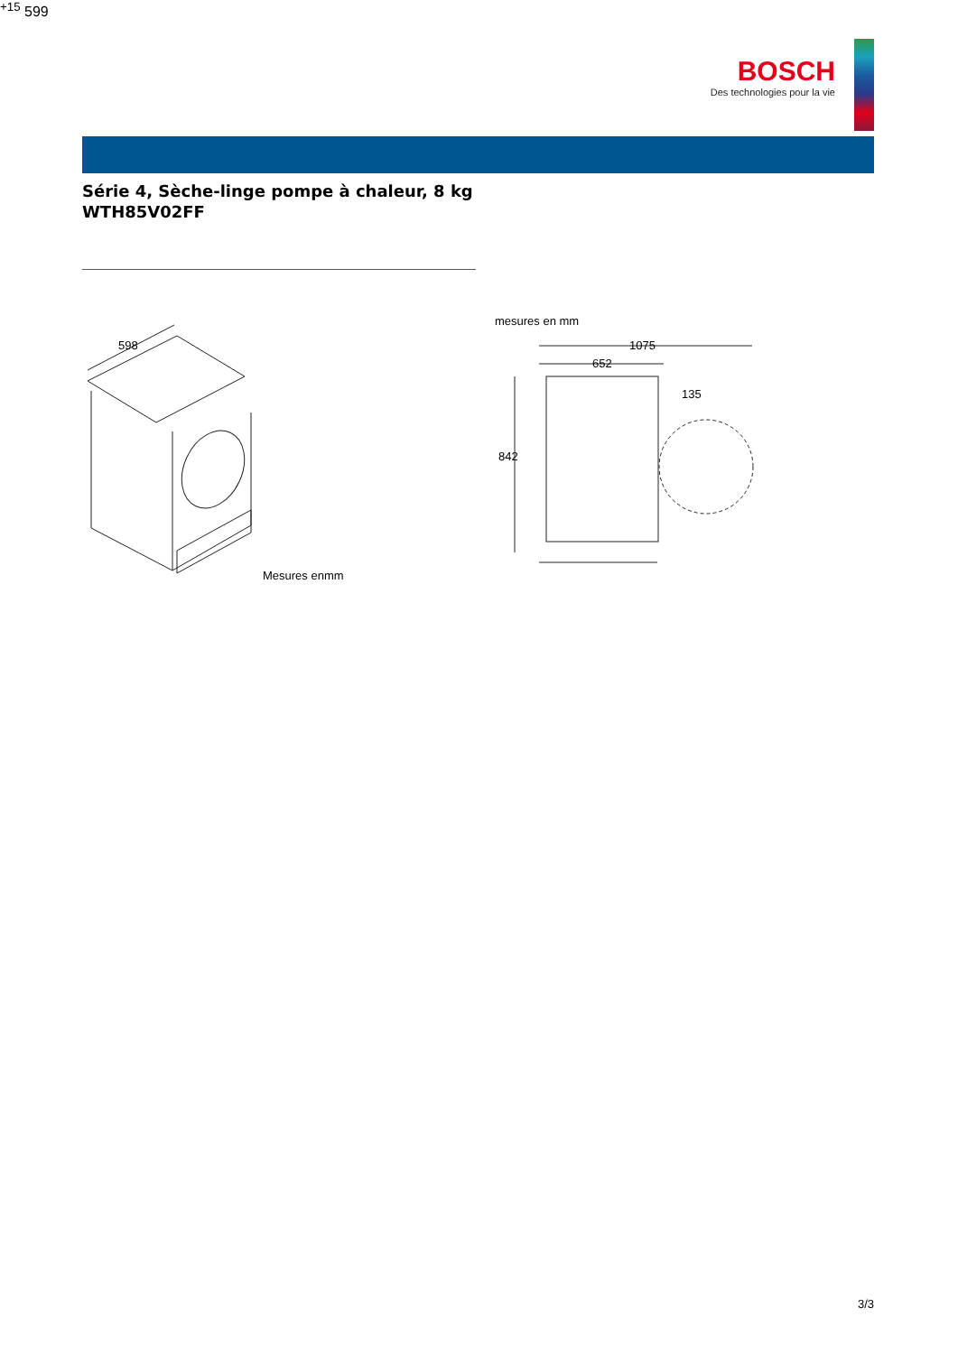BOSCH
Des technologies pour la vie
Série 4, Sèche-linge pompe à chaleur, 8 kg
WTH85V02FF
598
Mesures enmm
mesures en mm
1075
652
135
842+15
599
3/3